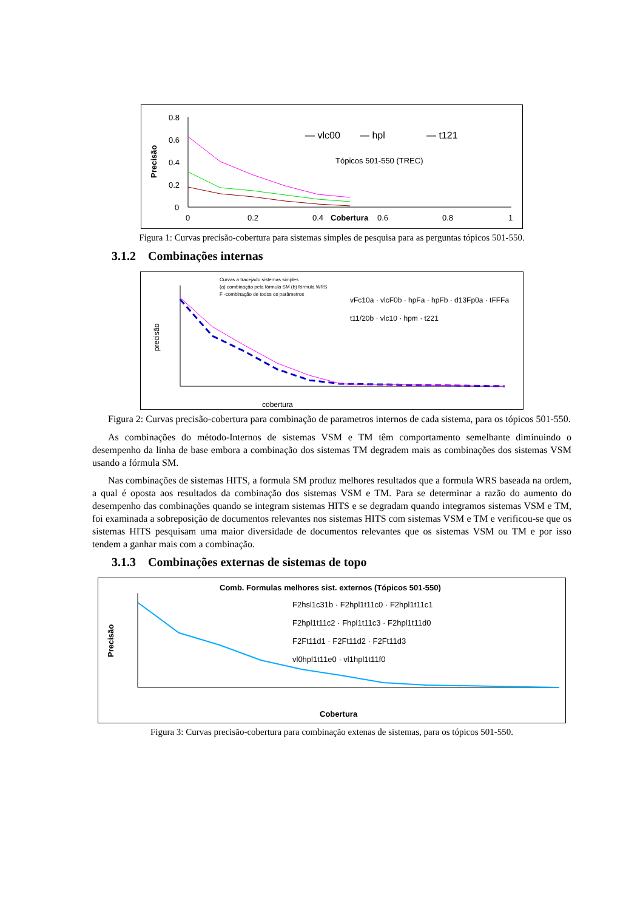0.8
0.6
0.4
0.2
0
Precisão
0
0.2
0.4
Cobertura
0.6
0.8
1
— vlc00
— hpl
— t121
Tópicos 501-550 (TREC)
Figura 1: Curvas precisão-cobertura para sistemas simples de pesquisa para as perguntas tópicos 501-550.
3.1.2 Combinações internas
Curvas a tracejado sistemas simples
(a) combinação pela fórmula SM (b) fórmula WRS
F -combinação de todos os parâmetros
precisão
vFc10a · vlcF0b · hpFa · hpFb · d13Fp0a · tFFFa
t11/20b · vlc10 · hpm · t221
cobertura
Figura 2: Curvas precisão-cobertura para combinação de parametros internos de cada sistema, para os tópicos 501-550.
As combinações do método-Internos de sistemas VSM e TM têm comportamento semelhante diminuindo o desempenho da linha de base embora a combinação dos sistemas TM degradem mais as combinações dos sistemas VSM usando a fórmula SM.
Nas combinações de sistemas HITS, a formula SM produz melhores resultados que a formula WRS baseada na ordem, a qual é oposta aos resultados da combinação dos sistemas VSM e TM. Para se determinar a razão do aumento do desempenho das combinações quando se integram sistemas HITS e se degradam quando integramos sistemas VSM e TM, foi examinada a sobreposição de documentos relevantes nos sistemas HITS com sistemas VSM e TM e verificou-se que os sistemas HITS pesquisam uma maior diversidade de documentos relevantes que os sistemas VSM ou TM e por isso tendem a ganhar mais com a combinação.
3.1.3 Combinações externas de sistemas de topo
Comb. Formulas melhores sist. externos (Tópicos 501-550)
Precisão
F2hsl1c31b · F2hpl1t11c0 · F2hpl1t11c1
F2hpl1t11c2 · Fhpl1t11c3 · F2hpl1t11d0
F2Ft11d1 · F2Ft11d2 · F2Ft11d3
vl0hpl1t11e0 · vl1hpl1t11f0
Cobertura
Figura 3: Curvas precisão-cobertura para combinação extenas de sistemas, para os tópicos 501-550.